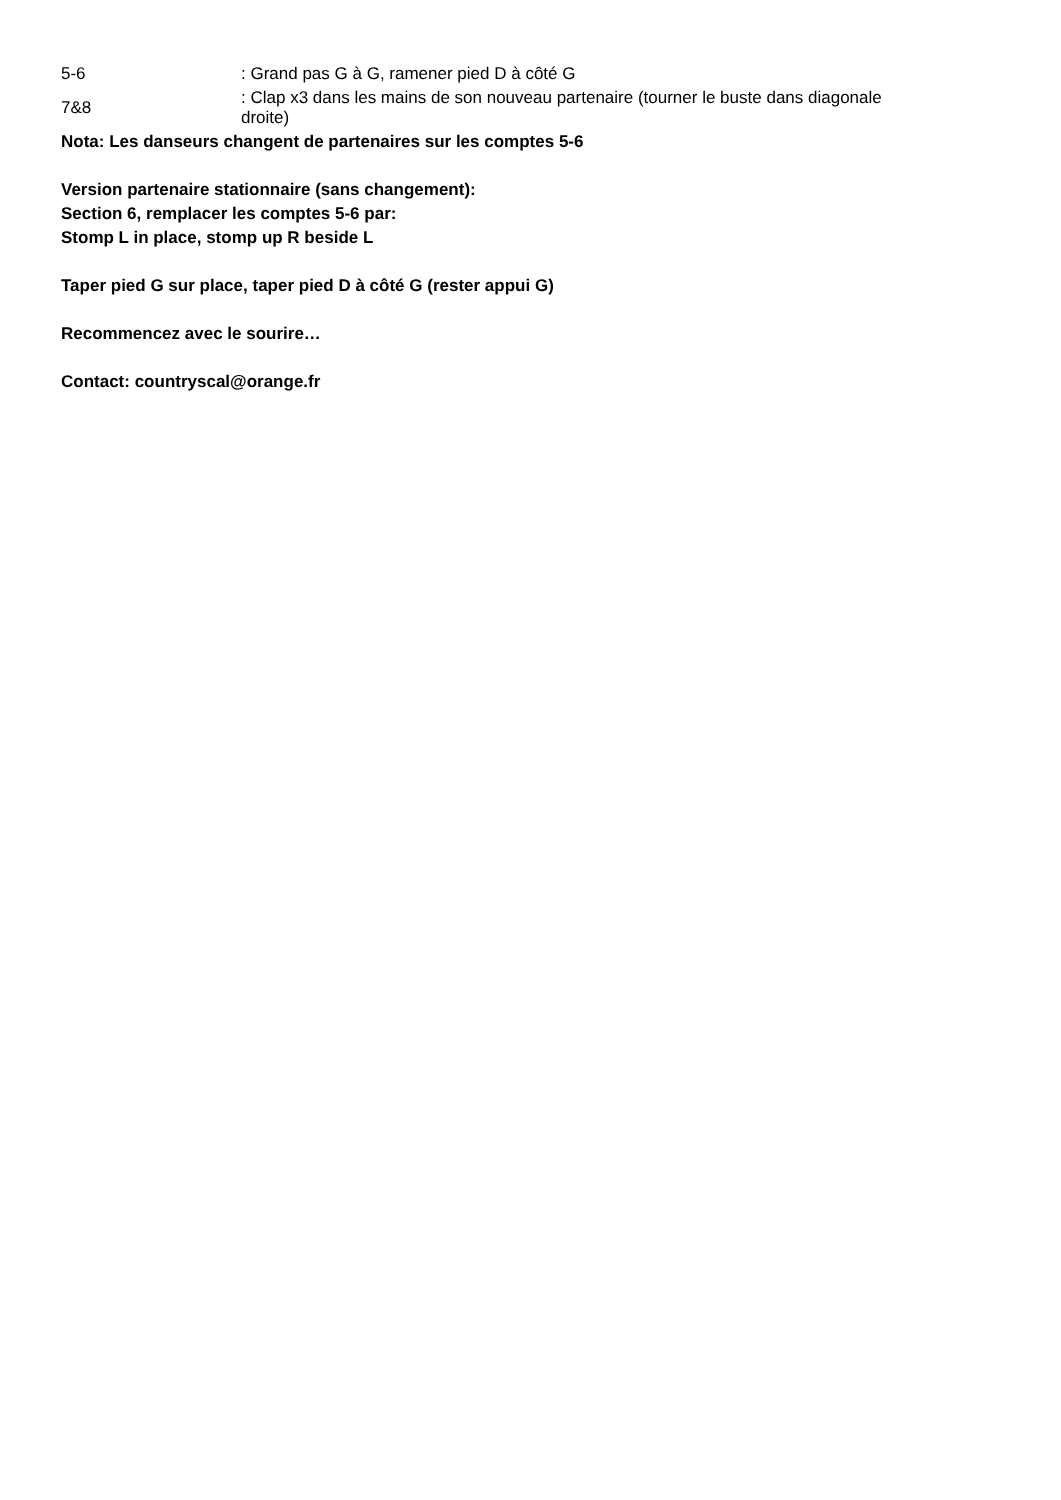| 5-6 | : Grand pas G à G, ramener pied D à côté G |
| 7&8 | : Clap x3 dans les mains de son nouveau partenaire (tourner le buste dans diagonale droite) |
Nota: Les danseurs changent de partenaires sur les comptes 5-6
Version partenaire stationnaire (sans changement):
Section 6, remplacer les comptes 5-6 par:
Stomp L in place, stomp up R beside L
Taper pied G sur place, taper pied D à côté G (rester appui G)
Recommencez avec le sourire…
Contact: countryscal@orange.fr